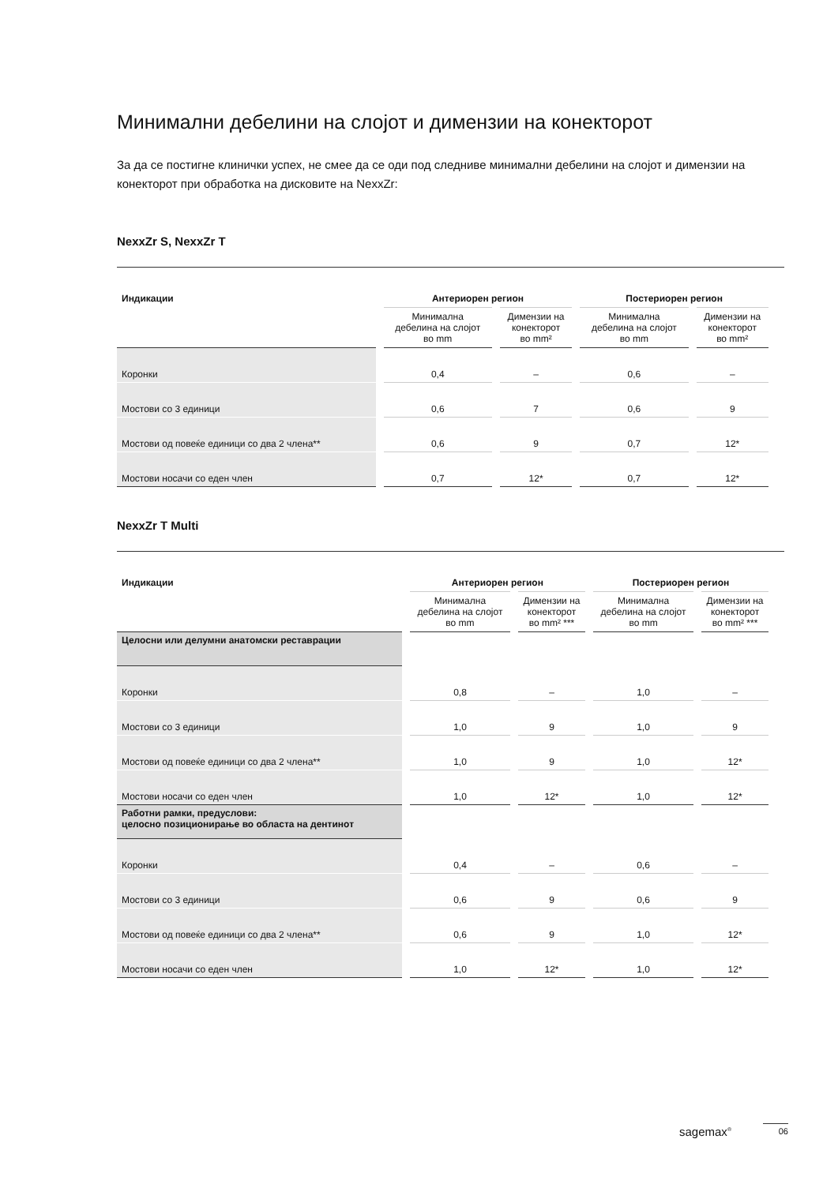Минимални дебелини на слојот и димензии на конекторот
За да се постигне клинички успех, не смее да се оди под следниве минимални дебелини на слојот и димензии на конекторот при обработка на дисковите на NexxZr:
NexxZr S, NexxZr T
| Индикации | Антериорен регион | | Постериорен регион | |
| --- | --- | --- | --- | --- |
| | Минимална дебелина на слојот во mm | Димензии на конекторот во mm² | Минимална дебелина на слојот во mm | Димензии на конекторот во mm² |
| Коронки | 0,4 | – | 0,6 | – |
| Мостови со 3 единици | 0,6 | 7 | 0,6 | 9 |
| Мостови од повеќе единици со два 2 члена** | 0,6 | 9 | 0,7 | 12* |
| Мостови носачи со еден член | 0,7 | 12* | 0,7 | 12* |
NexxZr T Multi
| Индикации | Антериорен регион | | Постериорен регион | |
| --- | --- | --- | --- | --- |
| | Минимална дебелина на слојот во mm | Димензии на конекторот во mm² *** | Минимална дебелина на слојот во mm | Димензии на конекторот во mm² *** |
| Целосни или делумни анатомски реставрации | | | | |
| Коронки | 0,8 | – | 1,0 | – |
| Мостови со 3 единици | 1,0 | 9 | 1,0 | 9 |
| Мостови од повеќе единици со два 2 члена** | 1,0 | 9 | 1,0 | 12* |
| Мостови носачи со еден член | 1,0 | 12* | 1,0 | 12* |
| Работни рамки, предуслови: целосно позиционирање во областа на дентинот | | | | |
| Коронки | 0,4 | – | 0,6 | – |
| Мостови со 3 единици | 0,6 | 9 | 0,6 | 9 |
| Мостови од повеќе единици со два 2 члена** | 0,6 | 9 | 1,0 | 12* |
| Мостови носачи со еден член | 1,0 | 12* | 1,0 | 12* |
sagemax<sup>®</sup> 06